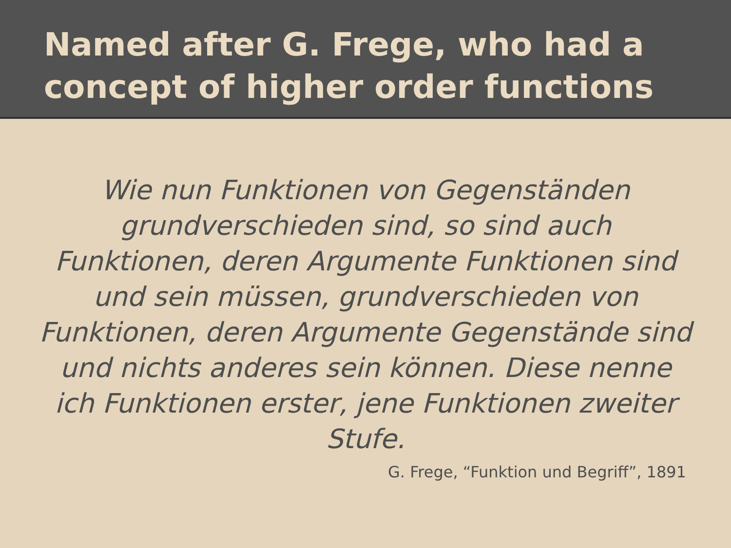Named after G. Frege, who had a concept of higher order functions
Wie nun Funktionen von Gegenständen grundverschieden sind, so sind auch Funktionen, deren Argumente Funktionen sind und sein müssen, grundverschieden von Funktionen, deren Argumente Gegenstände sind und nichts anderes sein können. Diese nenne ich Funktionen erster, jene Funktionen zweiter Stufe.
G. Frege, “Funktion und Begriff”, 1891